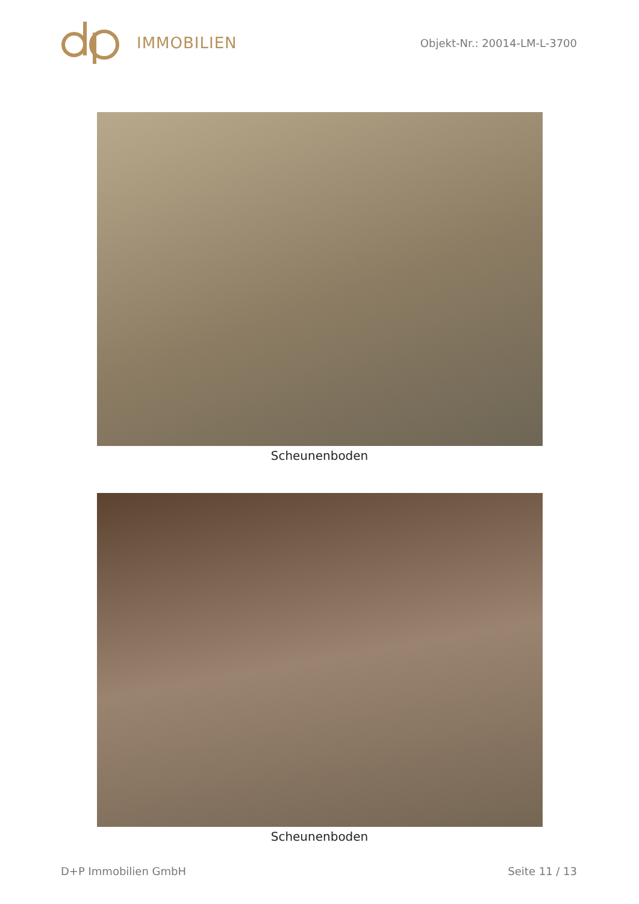IMMOBILIEN
Objekt-Nr.: 20014-LM-L-3700
Scheunenboden
Scheunenboden
D+P Immobilien GmbH Seite 11 / 13